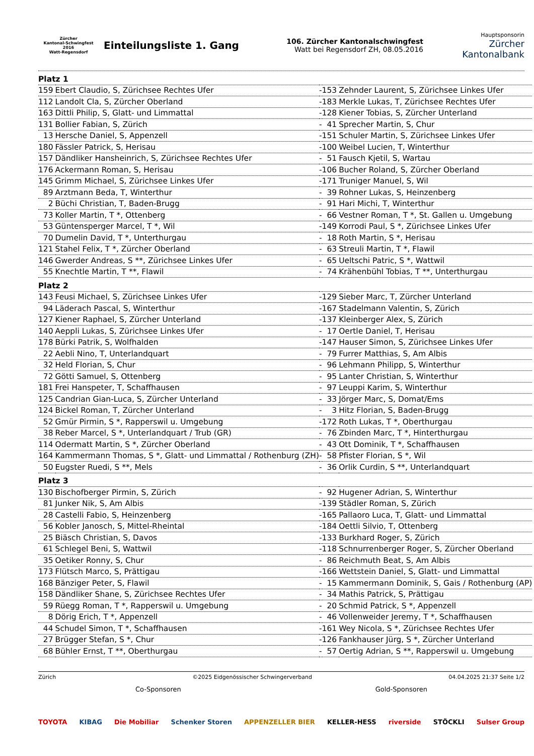Zürcher
Kantonal-Schwingfest 2016
Watt-Regensdorf
Einteilungsliste 1. Gang
106. Zürcher Kantonalschwingfest
Watt bei Regensdorf ZH, 08.05.2016
Hauptsponsorin
Zürcher
Kantonalbank
| Platz 1 | | | | |
| 159 | Ebert Claudio, S, Zürichsee Rechtes Ufer | - | 153 | Zehnder Laurent, S, Zürichsee Linkes Ufer |
| 112 | Landolt Cla, S, Zürcher Oberland | - | 183 | Merkle Lukas, T, Zürichsee Rechtes Ufer |
| 163 | Dittli Philip, S, Glatt- und Limmattal | - | 128 | Kiener Tobias, S, Zürcher Unterland |
| 131 | Bollier Fabian, S, Zürich | - | 41 | Sprecher Martin, S, Chur |
| 13 | Hersche Daniel, S, Appenzell | - | 151 | Schuler Martin, S, Zürichsee Linkes Ufer |
| 180 | Fässler Patrick, S, Herisau | - | 100 | Weibel Lucien, T, Winterthur |
| 157 | Dändliker Hansheinrich, S, Zürichsee Rechtes Ufer | - | 51 | Fausch Kjetil, S, Wartau |
| 176 | Ackermann Roman, S, Herisau | - | 106 | Bucher Roland, S, Zürcher Oberland |
| 145 | Grimm Michael, S, Zürichsee Linkes Ufer | - | 171 | Truniger Manuel, S, Wil |
| 89 | Arztmann Beda, T, Winterthur | - | 39 | Rohner Lukas, S, Heinzenberg |
| 2 | Büchi Christian, T, Baden-Brugg | - | 91 | Hari Michi, T, Winterthur |
| 73 | Koller Martin, T *, Ottenberg | - | 66 | Vestner Roman, T *, St. Gallen u. Umgebung |
| 53 | Güntensperger Marcel, T *, Wil | - | 149 | Korrodi Paul, S *, Zürichsee Linkes Ufer |
| 70 | Dumelin David, T *, Unterthurgau | - | 18 | Roth Martin, S *, Herisau |
| 121 | Stahel Felix, T *, Zürcher Oberland | - | 63 | Streuli Martin, T *, Flawil |
| 146 | Gwerder Andreas, S **, Zürichsee Linkes Ufer | - | 65 | Ueltschi Patric, S *, Wattwil |
| 55 | Knechtle Martin, T **, Flawil | - | 74 | Krähenbühl Tobias, T **, Unterthurgau |
| Platz 2 | | | | |
| 143 | Feusi Michael, S, Zürichsee Linkes Ufer | - | 129 | Sieber Marc, T, Zürcher Unterland |
| 94 | Läderach Pascal, S, Winterthur | - | 167 | Stadelmann Valentin, S, Zürich |
| 127 | Kiener Raphael, S, Zürcher Unterland | - | 137 | Kleinberger Alex, S, Zürich |
| 140 | Aeppli Lukas, S, Zürichsee Linkes Ufer | - | 17 | Oertle Daniel, T, Herisau |
| 178 | Bürki Patrik, S, Wolfhalden | - | 147 | Hauser Simon, S, Zürichsee Linkes Ufer |
| 22 | Aebli Nino, T, Unterlandquart | - | 79 | Furrer Matthias, S, Am Albis |
| 32 | Held Florian, S, Chur | - | 96 | Lehmann Philipp, S, Winterthur |
| 72 | Götti Samuel, S, Ottenberg | - | 95 | Lanter Christian, S, Winterthur |
| 181 | Frei Hanspeter, T, Schaffhausen | - | 97 | Leuppi Karim, S, Winterthur |
| 125 | Candrian Gian-Luca, S, Zürcher Unterland | - | 33 | Jörger Marc, S, Domat/Ems |
| 124 | Bickel Roman, T, Zürcher Unterland | - | 3 | Hitz Florian, S, Baden-Brugg |
| 52 | Gmür Pirmin, S *, Rapperswil u. Umgebung | - | 172 | Roth Lukas, T *, Oberthurgau |
| 38 | Reber Marcel, S *, Unterlandquart / Trub (GR) | - | 76 | Zbinden Marc, T *, Hinterthurgau |
| 114 | Odermatt Martin, S *, Zürcher Oberland | - | 43 | Ott Dominik, T *, Schaffhausen |
| 164 | Kammermann Thomas, S *, Glatt- und Limmattal / Rothenburg (ZH) | - | 58 | Pfister Florian, S *, Wil |
| 50 | Eugster Ruedi, S **, Mels | - | 36 | Orlik Curdin, S **, Unterlandquart |
| Platz 3 | | | | |
| 130 | Bischofberger Pirmin, S, Zürich | - | 92 | Hugener Adrian, S, Winterthur |
| 81 | Junker Nik, S, Am Albis | - | 139 | Städler Roman, S, Zürich |
| 28 | Castelli Fabio, S, Heinzenberg | - | 165 | Pallaoro Luca, T, Glatt- und Limmattal |
| 56 | Kobler Janosch, S, Mittel-Rheintal | - | 184 | Oettli Silvio, T, Ottenberg |
| 25 | Biäsch Christian, S, Davos | - | 133 | Burkhard Roger, S, Zürich |
| 61 | Schlegel Beni, S, Wattwil | - | 118 | Schnurrenberger Roger, S, Zürcher Oberland |
| 35 | Oetiker Ronny, S, Chur | - | 86 | Reichmuth Beat, S, Am Albis |
| 173 | Flütsch Marco, S, Prättigau | - | 166 | Wettstein Daniel, S, Glatt- und Limmattal |
| 168 | Bänziger Peter, S, Flawil | - | 15 | Kammermann Dominik, S, Gais / Rothenburg (AP) |
| 158 | Dändliker Shane, S, Zürichsee Rechtes Ufer | - | 34 | Mathis Patrick, S, Prättigau |
| 59 | Rüegg Roman, T *, Rapperswil u. Umgebung | - | 20 | Schmid Patrick, S *, Appenzell |
| 8 | Dörig Erich, T *, Appenzell | - | 46 | Vollenweider Jeremy, T *, Schaffhausen |
| 44 | Schudel Simon, T *, Schaffhausen | - | 161 | Wey Nicola, S *, Zürichsee Rechtes Ufer |
| 27 | Brügger Stefan, S *, Chur | - | 126 | Fankhauser Jürg, S *, Zürcher Unterland |
| 68 | Bühler Ernst, T **, Oberthurgau | - | 57 | Oertig Adrian, S **, Rapperswil u. Umgebung |
Zürich ©2025 Eidgenössischer Schwingerverband 04.04.2025 21:37 Seite 1/2
Co-Sponsoren Gold-Sponsoren
TOYOTA KIBAG Die Mobiliar Schenker Storen APPENZELLER BIER KELLER-HESS riverside STÖCKLI Sulser Group